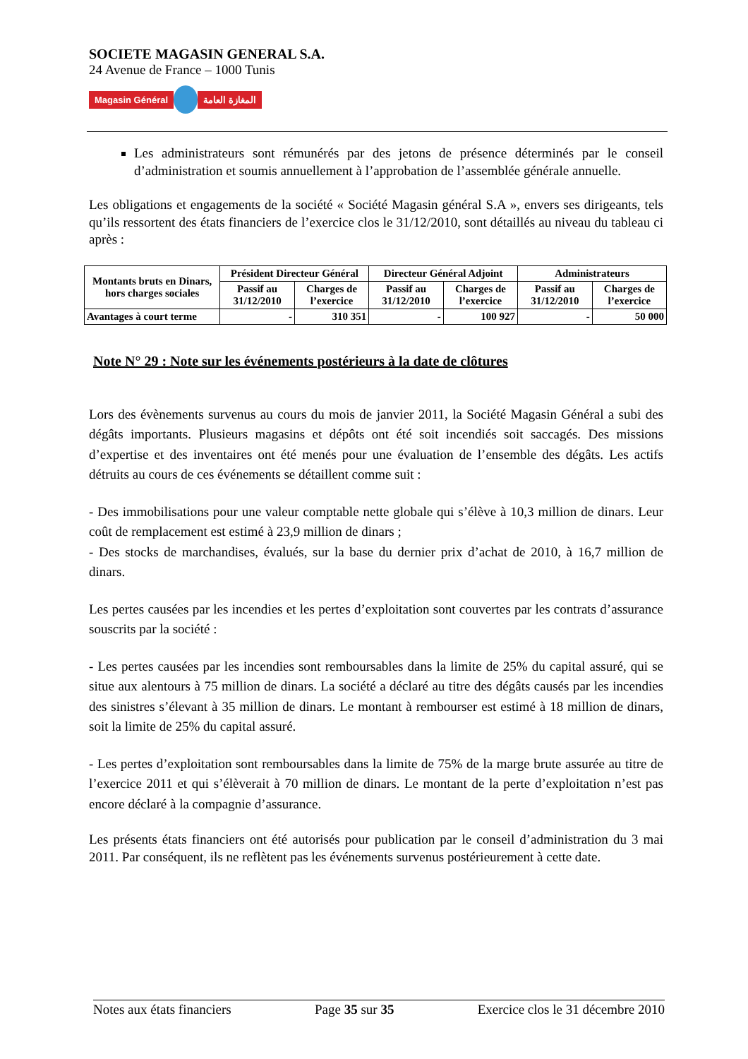SOCIETE MAGASIN GENERAL S.A.
24 Avenue de France – 1000 Tunis
Magasin Général المغازة العامة
Les administrateurs sont rémunérés par des jetons de présence déterminés par le conseil d’administration et soumis annuellement à l’approbation de l’assemblée générale annuelle.
Les obligations et engagements de la société « Société Magasin général S.A », envers ses dirigeants, tels qu’ils ressortent des états financiers de l’exercice clos le 31/12/2010, sont détaillés au niveau du tableau ci après :
| Montants bruts en Dinars, hors charges sociales | Président Directeur Général | | Directeur Général Adjoint | | Administrateurs | |
| --- | --- | --- | --- | --- | --- | --- |
| | Passif au 31/12/2010 | Charges de l’exercice | Passif au 31/12/2010 | Charges de l’exercice | Passif au 31/12/2010 | Charges de l’exercice |
| Avantages à court terme | - | 310 351 | - | 100 927 | - | 50 000 |
Note N° 29 : Note sur les événements postérieurs à la date de clôtures
Lors des évènements survenus au cours du mois de janvier 2011, la Société Magasin Général a subi des dégâts importants. Plusieurs magasins et dépôts ont été soit incendiés soit saccagés. Des missions d’expertise et des inventaires ont été menés pour une évaluation de l’ensemble des dégâts. Les actifs détruits au cours de ces événements se détaillent comme suit :
- Des immobilisations pour une valeur comptable nette globale qui s’élève à 10,3 million de dinars. Leur coût de remplacement est estimé à 23,9 million de dinars ;
- Des stocks de marchandises, évalués, sur la base du dernier prix d’achat de 2010, à 16,7 million de dinars.
Les pertes causées par les incendies et les pertes d’exploitation sont couvertes par les contrats d’assurance souscrits par la société :
- Les pertes causées par les incendies sont remboursables dans la limite de 25% du capital assuré, qui se situe aux alentours à 75 million de dinars. La société a déclaré au titre des dégâts causés par les incendies des sinistres s’élevant à 35 million de dinars. Le montant à rembourser est estimé à 18 million de dinars, soit la limite de 25% du capital assuré.
- Les pertes d’exploitation sont remboursables dans la limite de 75% de la marge brute assurée au titre de l’exercice 2011 et qui s’élèverait à 70 million de dinars. Le montant de la perte d’exploitation n’est pas encore déclaré à la compagnie d’assurance.
Les présents états financiers ont été autorisés pour publication par le conseil d’administration du 3 mai 2011. Par conséquent, ils ne reflètent pas les événements survenus postérieurement à cette date.
Notes aux états financiers Page 35 sur 35 Exercice clos le 31 décembre 2010